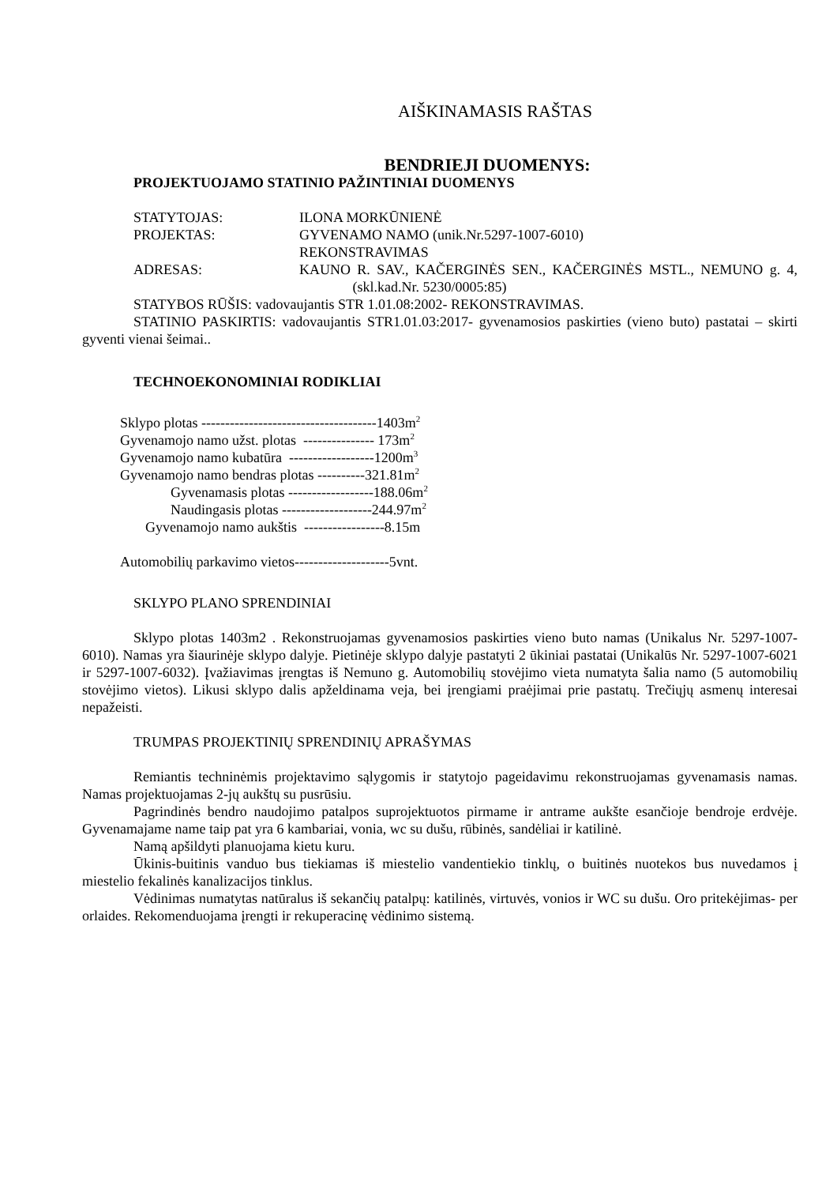AIŠKINAMASIS RAŠTAS
BENDRIEJI DUOMENYS:
PROJEKTUOJAMO STATINIO PAŽINTINIAI DUOMENYS
STATYTOJAS: ILONA MORKŪNIENĖ
PROJEKTAS: GYVENAMO NAMO (unik.Nr.5297-1007-6010)
REKONSTRAVIMAS
ADRESAS: KAUNO R. SAV., KAČERGINĖS SEN., KAČERGINĖS MSTL., NEMUNO g. 4, (skl.kad.Nr. 5230/0005:85)
STATYBOS RŪŠIS: vadovaujantis STR 1.01.08:2002- REKONSTRAVIMAS.
STATINIO PASKIRTIS: vadovaujantis STR1.01.03:2017- gyvenamosios paskirties (vieno buto) pastatai – skirti gyventi vienai šeimai..
TECHNOEKONOMINIAI RODIKLIAI
Sklypo plotas -------------------------------------1403m<sup>2</sup>
Gyvenamojo namo užst. plotas --------------- 173m<sup>2</sup>
Gyvenamojo namo kubatūra ------------------1200m<sup>3</sup>
Gyvenamojo namo bendras plotas ----------321.81m<sup>2</sup>
Gyvenamasis plotas ------------------188.06m<sup>2</sup>
Naudingasis plotas -------------------244.97m<sup>2</sup>
Gyvenamojo namo aukštis -----------------8.15m
Automobilių parkavimo vietos--------------------5vnt.
SKLYPO PLANO SPRENDINIAI
Sklypo plotas 1403m2 . Rekonstruojamas gyvenamosios paskirties vieno buto namas (Unikalus Nr. 5297-1007-6010). Namas yra šiaurinėje sklypo dalyje. Pietinėje sklypo dalyje pastatyti 2 ūkiniai pastatai (Unikalūs Nr. 5297-1007-6021 ir 5297-1007-6032). Įvažiavimas įrengtas iš Nemuno g. Automobilių stovėjimo vieta numatyta šalia namo (5 automobilių stovėjimo vietos). Likusi sklypo dalis apželdinama veja, bei įrengiami praėjimai prie pastatų. Trečiųjų asmenų interesai nepažeisti.
TRUMPAS PROJEKTINIŲ SPRENDINIŲ APRAŠYMAS
Remiantis techninėmis projektavimo sąlygomis ir statytojo pageidavimu rekonstruojamas gyvenamasis namas. Namas projektuojamas 2-jų aukštų su pusrūsiu.
Pagrindinės bendro naudojimo patalpos suprojektuotos pirmame ir antrame aukšte esančioje bendroje erdvėje. Gyvenamajame name taip pat yra 6 kambariai, vonia, wc su dušu, rūbinės, sandėliai ir katilinė.
Namą apšildyti planuojama kietu kuru.
Ūkinis-buitinis vanduo bus tiekiamas iš miestelio vandentiekio tinklų, o buitinės nuotekos bus nuvedamos į miestelio fekalinės kanalizacijos tinklus.
Vėdinimas numatytas natūralus iš sekančių patalpų: katilinės, virtuvės, vonios ir WC su dušu. Oro pritekėjimas- per orlaides. Rekomenduojama įrengti ir rekuperacinę vėdinimo sistemą.